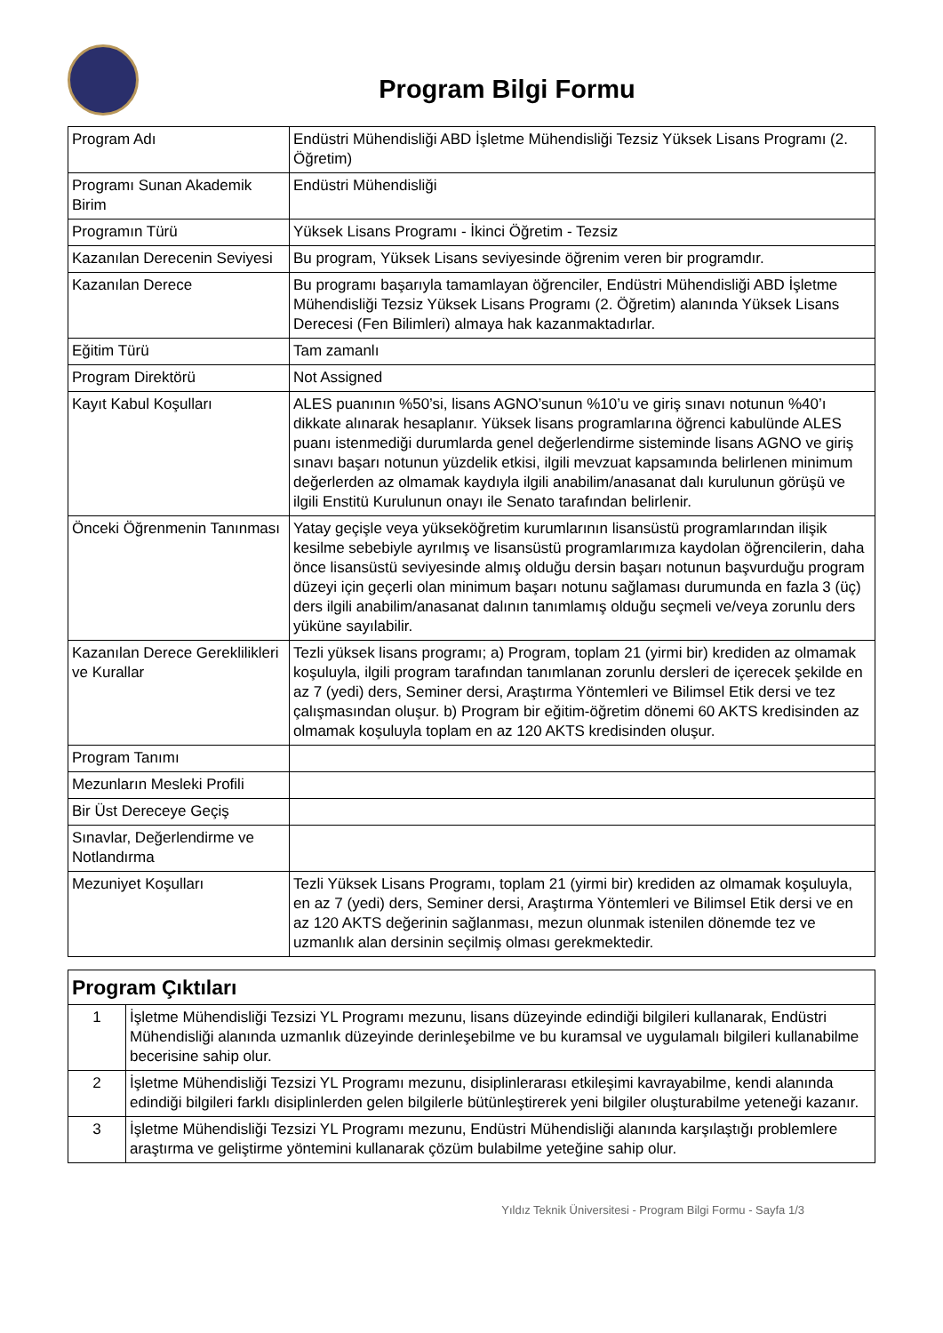Program Bilgi Formu
| Program Adı | Endüstri Mühendisliği ABD İşletme Mühendisliği Tezsiz Yüksek Lisans Programı (2. Öğretim) |
| Programı Sunan Akademik Birim | Endüstri Mühendisliği |
| Programın Türü | Yüksek Lisans Programı - İkinci Öğretim - Tezsiz |
| Kazanılan Derecenin Seviyesi | Bu program, Yüksek Lisans seviyesinde öğrenim veren bir programdır. |
| Kazanılan Derece | Bu programı başarıyla tamamlayan öğrenciler, Endüstri Mühendisliği ABD İşletme Mühendisliği Tezsiz Yüksek Lisans Programı (2. Öğretim) alanında Yüksek Lisans Derecesi (Fen Bilimleri) almaya hak kazanmaktadırlar. |
| Eğitim Türü | Tam zamanlı |
| Program Direktörü | Not Assigned |
| Kayıt Kabul Koşulları | ALES puanının %50’si, lisans AGNO’sunun %10’u ve giriş sınavı notunun %40’ı dikkate alınarak hesaplanır. Yüksek lisans programlarına öğrenci kabulünde ALES puanı istenmediği durumlarda genel değerlendirme sisteminde lisans AGNO ve giriş sınavı başarı notunun yüzdelik etkisi, ilgili mevzuat kapsamında belirlenen minimum değerlerden az olmamak kaydıyla ilgili anabilim/anasanat dalı kurulunun görüşü ve ilgili Enstitü Kurulunun onayı ile Senato tarafından belirlenir. |
| Önceki Öğrenmenin Tanınması | Yatay geçişle veya yükseköğretim kurumlarının lisansüstü programlarından ilişik kesilme sebebiyle ayrılmış ve lisansüstü programlarımıza kaydolan öğrencilerin, daha önce lisansüstü seviyesinde almış olduğu dersin başarı notunun başvurduğu program düzeyi için geçerli olan minimum başarı notunu sağlaması durumunda en fazla 3 (üç) ders ilgili anabilim/anasanat dalının tanımlamış olduğu seçmeli ve/veya zorunlu ders yüküne sayılabilir. |
| Kazanılan Derece Gereklilikleri ve Kurallar | Tezli yüksek lisans programı; a) Program, toplam 21 (yirmi bir) krediden az olmamak koşuluyla, ilgili program tarafından tanımlanan zorunlu dersleri de içerecek şekilde en az 7 (yedi) ders, Seminer dersi, Araştırma Yöntemleri ve Bilimsel Etik dersi ve tez çalışmasından oluşur. b) Program bir eğitim-öğretim dönemi 60 AKTS kredisinden az olmamak koşuluyla toplam en az 120 AKTS kredisinden oluşur. |
| Program Tanımı | |
| Mezunların Mesleki Profili | |
| Bir Üst Dereceye Geçiş | |
| Sınavlar, Değerlendirme ve Notlandırma | |
| Mezuniyet Koşulları | Tezli Yüksek Lisans Programı, toplam 21 (yirmi bir) krediden az olmamak koşuluyla, en az 7 (yedi) ders, Seminer dersi, Araştırma Yöntemleri ve Bilimsel Etik dersi ve en az 120 AKTS değerinin sağlanması, mezun olunmak istenilen dönemde tez ve uzmanlık alan dersinin seçilmiş olması gerekmektedir. |
| Program Çıktıları | |
| --- | --- |
| 1 | İşletme Mühendisliği Tezsizi YL Programı mezunu, lisans düzeyinde edindiği bilgileri kullanarak, Endüstri Mühendisliği alanında uzmanlık düzeyinde derinleşebilme ve bu kuramsal ve uygulamalı bilgileri kullanabilme becerisine sahip olur. |
| 2 | İşletme Mühendisliği Tezsizi YL Programı mezunu, disiplinlerarası etkileşimi kavrayabilme, kendi alanında edindiği bilgileri farklı disiplinlerden gelen bilgilerle bütünleştirerek yeni bilgiler oluşturabilme yeteneği kazanır. |
| 3 | İşletme Mühendisliği Tezsizi YL Programı mezunu, Endüstri Mühendisliği alanında karşılaştığı problemlere araştırma ve geliştirme yöntemini kullanarak çözüm bulabilme yeteğine sahip olur. |
Yıldız Teknik Üniversitesi - Program Bilgi Formu - Sayfa 1/3